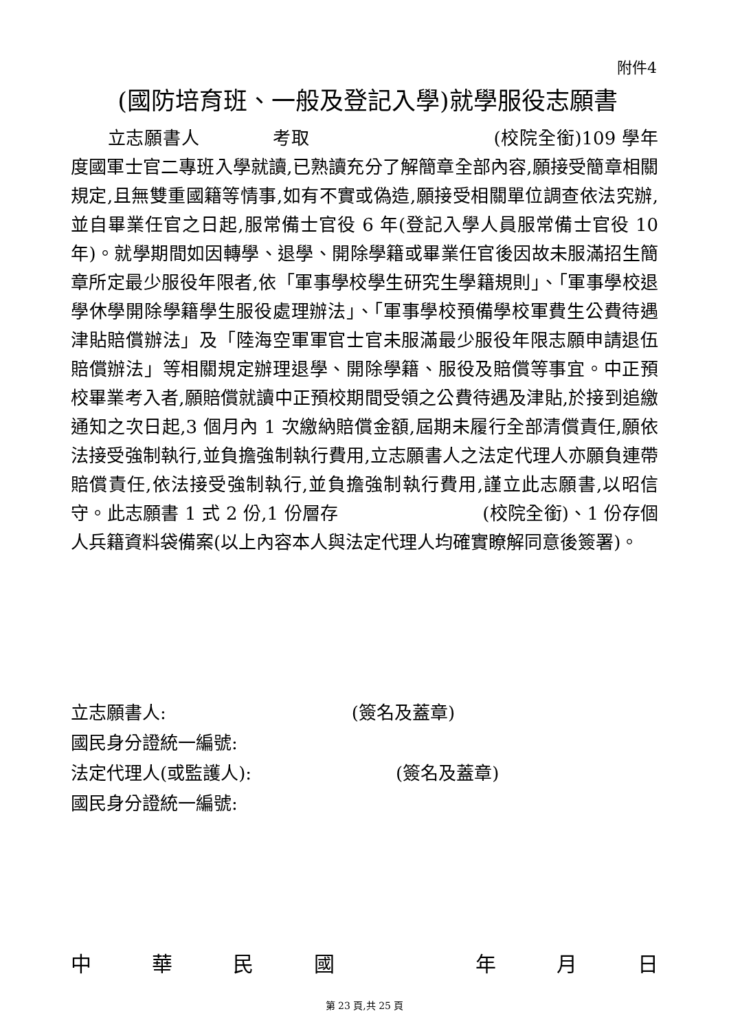附件4
(國防培育班、一般及登記入學)就學服役志願書
　　立志願書人　　　　考取　　　　　　　　　　(校院全銜)109 學年度國軍士官二專班入學就讀,已熟讀充分了解簡章全部內容,願接受簡章相關規定,且無雙重國籍等情事,如有不實或偽造,願接受相關單位調查依法究辦,並自畢業任官之日起,服常備士官役 6 年(登記入學人員服常備士官役 10 年)。就學期間如因轉學、退學、開除學籍或畢業任官後因故未服滿招生簡章所定最少服役年限者,依「軍事學校學生研究生學籍規則」、「軍事學校退學休學開除學籍學生服役處理辦法」、「軍事學校預備學校軍費生公費待遇津貼賠償辦法」及「陸海空軍軍官士官未服滿最少服役年限志願申請退伍賠償辦法」等相關規定辦理退學、開除學籍、服役及賠償等事宜。中正預校畢業考入者,願賠償就讀中正預校期間受領之公費待遇及津貼,於接到追繳通知之次日起,3 個月內 1 次繳納賠償金額,屆期未履行全部清償責任,願依法接受強制執行,並負擔強制執行費用,立志願書人之法定代理人亦願負連帶賠償責任,依法接受強制執行,並負擔強制執行費用,謹立此志願書,以昭信守。此志願書 1 式 2 份,1 份層存　　　　　　　　(校院全銜)、1 份存個人兵籍資料袋備案(以上內容本人與法定代理人均確實瞭解同意後簽署)。
立志願書人: (簽名及蓋章)
國民身分證統一編號:
法定代理人(或監護人): (簽名及蓋章)
國民身分證統一編號:
中 華 民 國 　 年 月 日
第 23 頁,共 25 頁